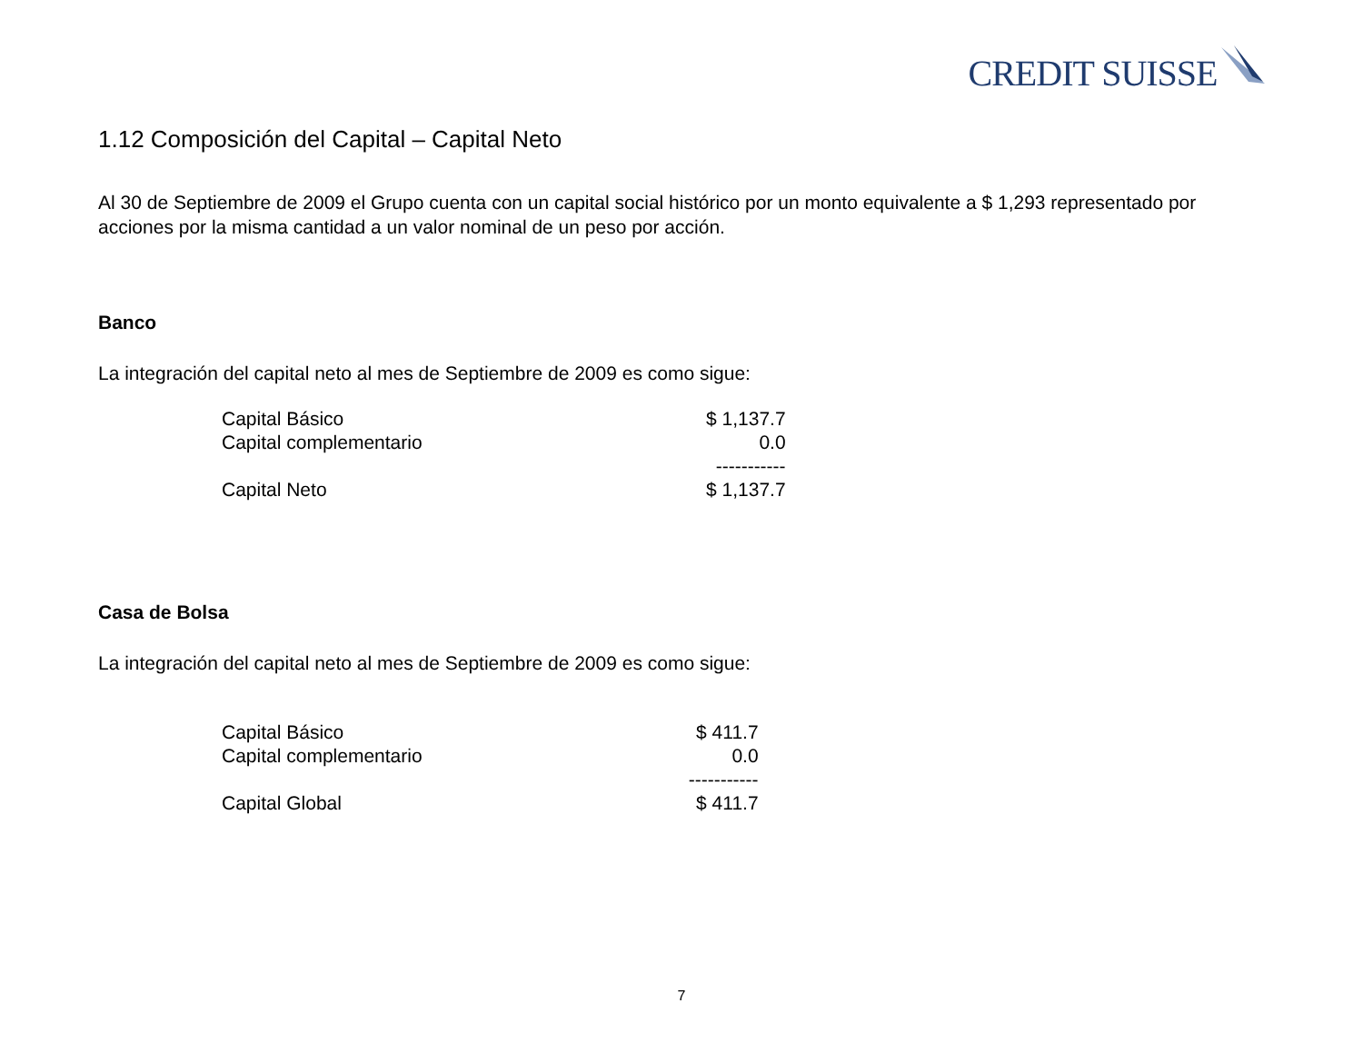CREDIT SUISSE
1.12 Composición del Capital – Capital Neto
Al 30 de Septiembre de 2009 el Grupo cuenta con un capital social histórico por un monto equivalente a $ 1,293 representado por acciones por la misma cantidad a un valor nominal de un peso por acción.
Banco
La integración del capital neto al mes de Septiembre de 2009 es como sigue:
| Capital Básico | $ 1,137.7 |
| Capital complementario | 0.0 |
| | ----------- |
| Capital Neto | $ 1,137.7 |
Casa de Bolsa
La integración del capital neto al mes de Septiembre de 2009 es como sigue:
| Capital Básico | $ 411.7 |
| Capital complementario | 0.0 |
| | ----------- |
| Capital Global | $ 411.7 |
7